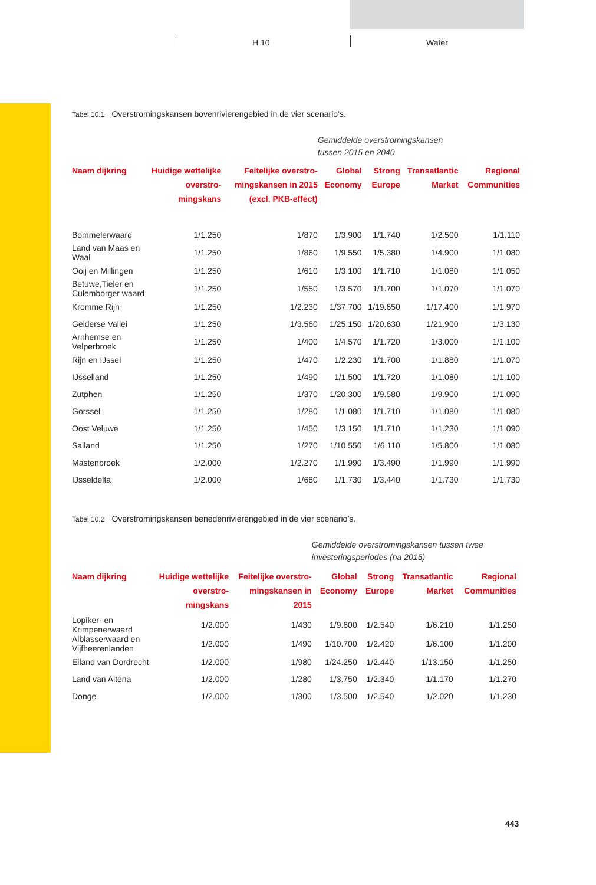H 10 Water
Tabel 10.1 Overstromingskansen bovenrivierengebied in de vier scenario’s.
| | | | Gemiddelde overstromingskansen tussen 2015 en 2040 | | | |
| Naam dijkring | Huidige wettelijke overstro-mingskans | Feitelijke overstro-mingskansen in 2015 (excl. PKB-effect) | Global Economy | Strong Europe | Transatlantic Market | Regional Communities |
| Bommelerwaard | 1/1.250 | 1/870 | 1/3.900 | 1/1.740 | 1/2.500 | 1/1.110 |
| Land van Maas en Waal | 1/1.250 | 1/860 | 1/9.550 | 1/5.380 | 1/4.900 | 1/1.080 |
| Ooij en Millingen | 1/1.250 | 1/610 | 1/3.100 | 1/1.710 | 1/1.080 | 1/1.050 |
| Betuwe,Tieler en Culemborger waard | 1/1.250 | 1/550 | 1/3.570 | 1/1.700 | 1/1.070 | 1/1.070 |
| Kromme Rijn | 1/1.250 | 1/2.230 | 1/37.700 | 1/19.650 | 1/17.400 | 1/1.970 |
| Gelderse Vallei | 1/1.250 | 1/3.560 | 1/25.150 | 1/20.630 | 1/21.900 | 1/3.130 |
| Arnhemse en Velperbroek | 1/1.250 | 1/400 | 1/4.570 | 1/1.720 | 1/3.000 | 1/1.100 |
| Rijn en IJssel | 1/1.250 | 1/470 | 1/2.230 | 1/1.700 | 1/1.880 | 1/1.070 |
| IJsselland | 1/1.250 | 1/490 | 1/1.500 | 1/1.720 | 1/1.080 | 1/1.100 |
| Zutphen | 1/1.250 | 1/370 | 1/20.300 | 1/9.580 | 1/9.900 | 1/1.090 |
| Gorssel | 1/1.250 | 1/280 | 1/1.080 | 1/1.710 | 1/1.080 | 1/1.080 |
| Oost Veluwe | 1/1.250 | 1/450 | 1/3.150 | 1/1.710 | 1/1.230 | 1/1.090 |
| Salland | 1/1.250 | 1/270 | 1/10.550 | 1/6.110 | 1/5.800 | 1/1.080 |
| Mastenbroek | 1/2.000 | 1/2.270 | 1/1.990 | 1/3.490 | 1/1.990 | 1/1.990 |
| IJsseldelta | 1/2.000 | 1/680 | 1/1.730 | 1/3.440 | 1/1.730 | 1/1.730 |
Tabel 10.2 Overstromingskansen benedenrivierengebied in de vier scenario’s.
| | | | Gemiddelde overstromingskansen tussen twee investeringsperiodes (na 2015) | | | |
| Naam dijkring | Huidige wettelijke overstro-mingskans | Feitelijke overstro-mingskansen in 2015 | Global Economy | Strong Europe | Transatlantic Market | Regional Communities |
| Lopiker- en Krimpenerwaard | 1/2.000 | 1/430 | 1/9.600 | 1/2.540 | 1/6.210 | 1/1.250 |
| Alblasserwaard en Vijfheerenlanden | 1/2.000 | 1/490 | 1/10.700 | 1/2.420 | 1/6.100 | 1/1.200 |
| Eiland van Dordrecht | 1/2.000 | 1/980 | 1/24.250 | 1/2.440 | 1/13.150 | 1/1.250 |
| Land van Altena | 1/2.000 | 1/280 | 1/3.750 | 1/2.340 | 1/1.170 | 1/1.270 |
| Donge | 1/2.000 | 1/300 | 1/3.500 | 1/2.540 | 1/2.020 | 1/1.230 |
443